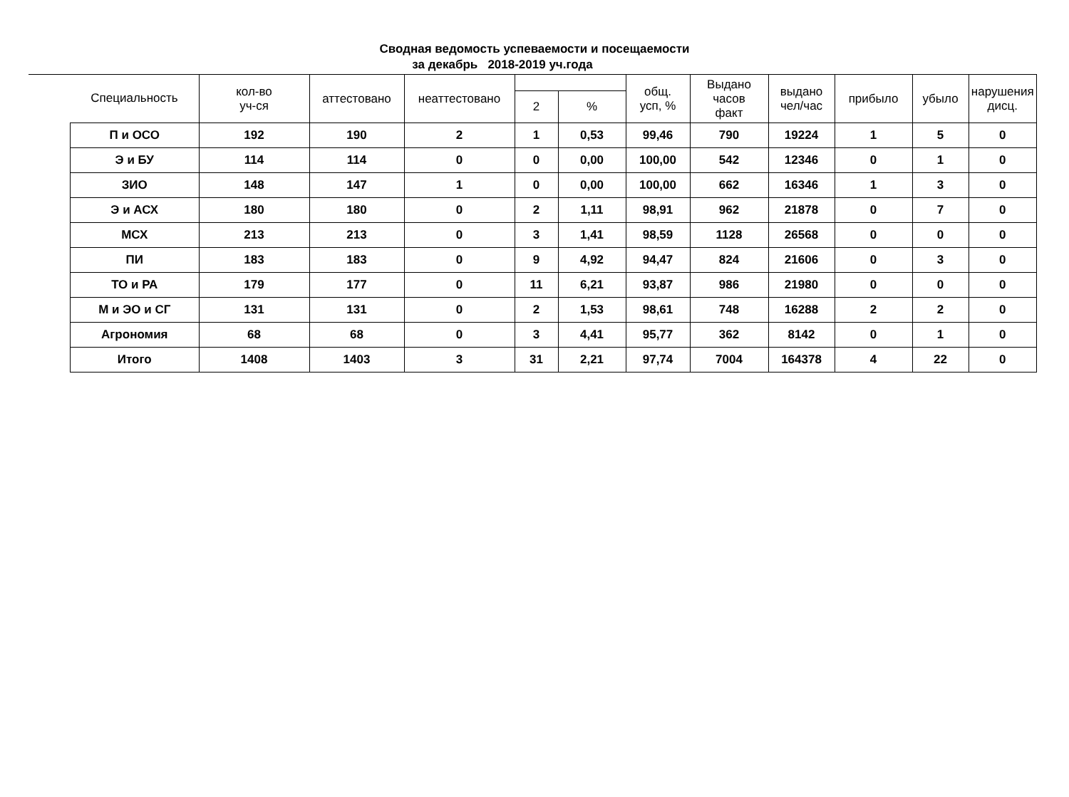Сводная ведомость успеваемости и посещаемости
за декабрь 2018-2019 уч.года
| Специальность | кол-во уч-ся | аттестовано | неаттестовано | | | общ. усп, % | Выдано часов факт | выдано чел/час | прибыло | убыло | нарушения дисц. |
| --- | --- | --- | --- | --- | --- | --- | --- | --- | --- | --- | --- |
| | | | | 2 | % | | | | | | |
| П и ОСО | 192 | 190 | 2 | 1 | 0,53 | 99,46 | 790 | 19224 | 1 | 5 | 0 |
| Э и БУ | 114 | 114 | 0 | 0 | 0,00 | 100,00 | 542 | 12346 | 0 | 1 | 0 |
| ЗИО | 148 | 147 | 1 | 0 | 0,00 | 100,00 | 662 | 16346 | 1 | 3 | 0 |
| Э и АСХ | 180 | 180 | 0 | 2 | 1,11 | 98,91 | 962 | 21878 | 0 | 7 | 0 |
| МСХ | 213 | 213 | 0 | 3 | 1,41 | 98,59 | 1128 | 26568 | 0 | 0 | 0 |
| ПИ | 183 | 183 | 0 | 9 | 4,92 | 94,47 | 824 | 21606 | 0 | 3 | 0 |
| ТО и РА | 179 | 177 | 0 | 11 | 6,21 | 93,87 | 986 | 21980 | 0 | 0 | 0 |
| М и ЭО и СГ | 131 | 131 | 0 | 2 | 1,53 | 98,61 | 748 | 16288 | 2 | 2 | 0 |
| Агрономия | 68 | 68 | 0 | 3 | 4,41 | 95,77 | 362 | 8142 | 0 | 1 | 0 |
| Итого | 1408 | 1403 | 3 | 31 | 2,21 | 97,74 | 7004 | 164378 | 4 | 22 | 0 |